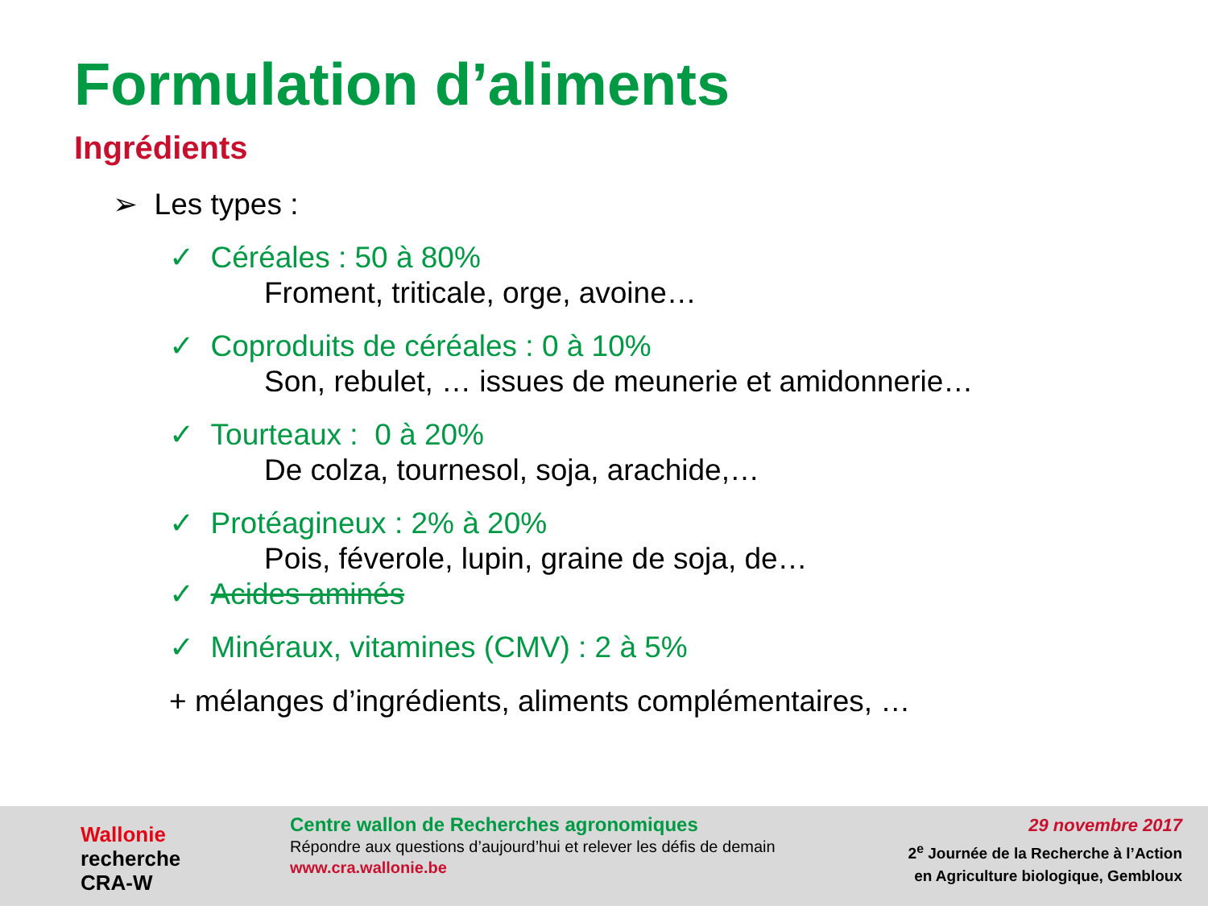Formulation d’aliments
Ingrédients
➢ Les types :
✓ Céréales : 50 à 80%
Froment, triticale, orge, avoine…
✓ Coproduits de céréales : 0 à 10%
Son, rebulet, … issues de meunerie et amidonnerie…
✓ Tourteaux : 0 à 20%
De colza, tournesol, soja, arachide,…
✓ Protéagineux : 2% à 20%
Pois, féverole, lupin, graine de soja, de…
✓ Acides aminés
✓ Minéraux, vitamines (CMV) : 2 à 5%
+ mélanges d’ingrédients, aliments complémentaires, …
Wallonie
recherche
CRA-W
Centre wallon de Recherches agronomiques
Répondre aux questions d’aujourd’hui et relever les défis de demain
www.cra.wallonie.be
29 novembre 2017
2<sup>e</sup> Journée de la Recherche à l’Action
en Agriculture biologique, Gembloux